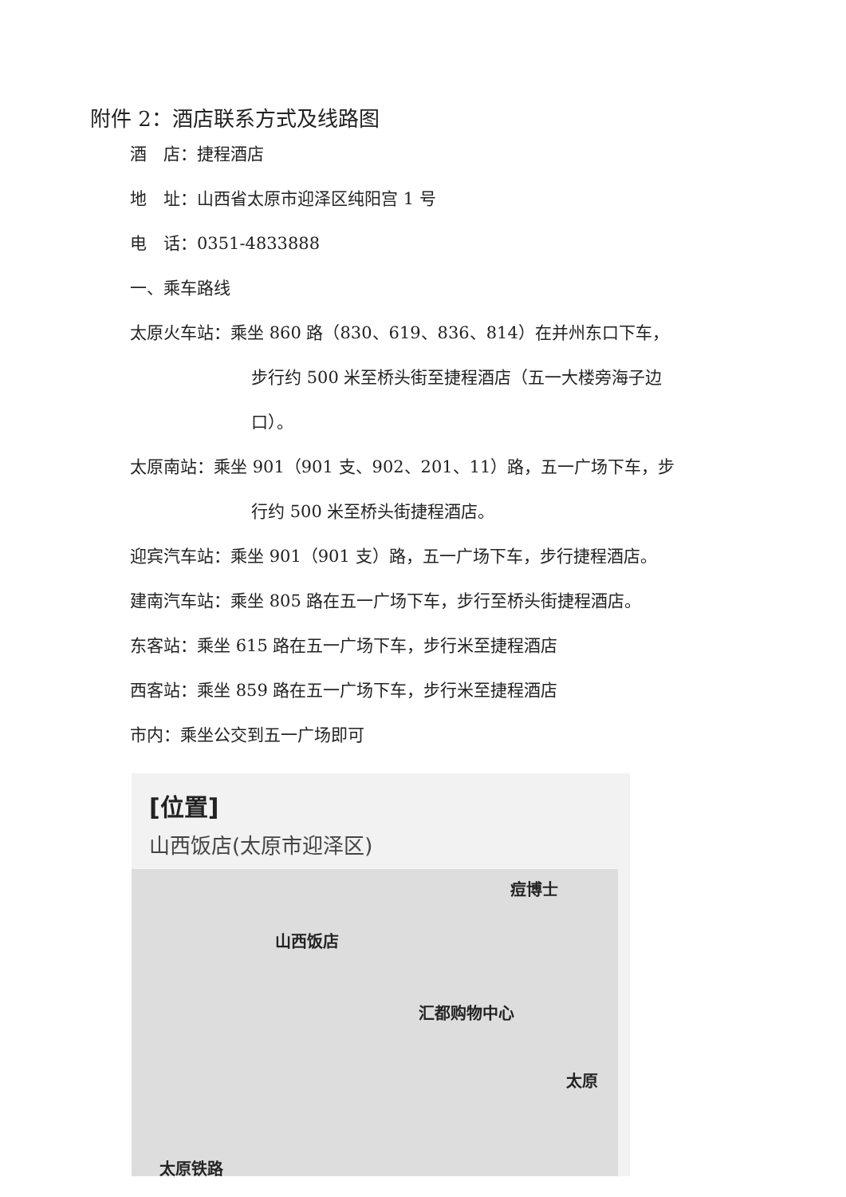附件 2：酒店联系方式及线路图
酒　店：捷程酒店
地　址：山西省太原市迎泽区纯阳宫 1 号
电　话：0351-4833888
一、乘车路线
太原火车站：乘坐 860 路（830、619、836、814）在并州东口下车，
步行约 500 米至桥头街至捷程酒店（五一大楼旁海子边
口）。
太原南站：乘坐 901（901 支、902、201、11）路，五一广场下车，步
行约 500 米至桥头街捷程酒店。
迎宾汽车站：乘坐 901（901 支）路，五一广场下车，步行捷程酒店。
建南汽车站：乘坐 805 路在五一广场下车，步行至桥头街捷程酒店。
东客站：乘坐 615 路在五一广场下车，步行米至捷程酒店
西客站：乘坐 859 路在五一广场下车，步行米至捷程酒店
市内：乘坐公交到五一广场即可
[位置]
山西饭店(太原市迎泽区)
痘博士
山西饭店
汇都购物中心
太原
太原铁路